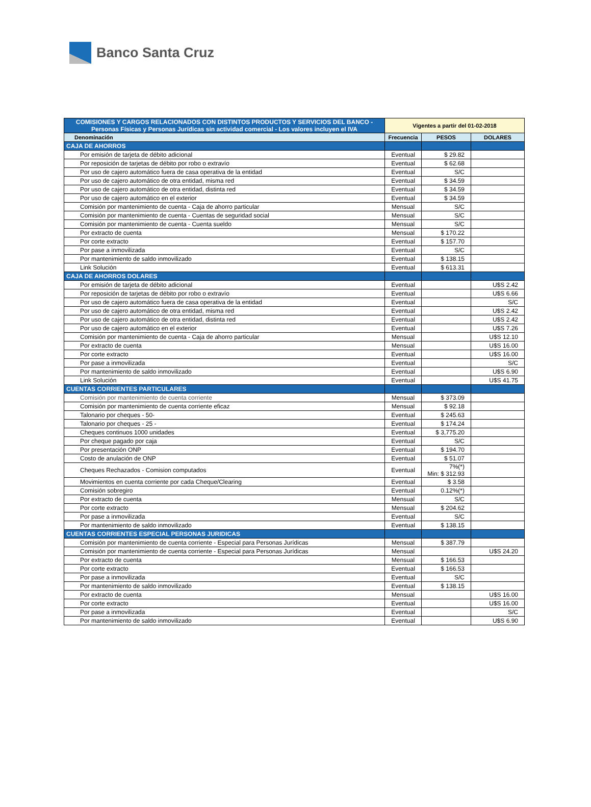Banco Santa Cruz
| COMISIONES Y CARGOS RELACIONADOS CON DISTINTOS PRODUCTOS Y SERVICIOS DEL BANCO - Personas Físicas y Personas Jurídicas sin actividad comercial - Los valores incluyen el IVA | Vigentes a partir del 01-02-2018 | | |
| Denominación | Frecuencia | PESOS | DOLARES |
| CAJA DE AHORROS | | | |
| Por emisión de tarjeta de débito adicional | Eventual | $ 29.82 | |
| Por reposición de tarjetas de débito por robo o extravío | Eventual | $ 62.68 | |
| Por uso de cajero automático fuera de casa operativa de la entidad | Eventual | S/C | |
| Por uso de cajero automático de otra entidad, misma red | Eventual | $ 34.59 | |
| Por uso de cajero automático de otra entidad, distinta red | Eventual | $ 34.59 | |
| Por uso de cajero automático en el exterior | Eventual | $ 34.59 | |
| Comisión por mantenimiento de cuenta - Caja de ahorro particular | Mensual | S/C | |
| Comisión por mantenimiento de cuenta - Cuentas de seguridad social | Mensual | S/C | |
| Comisión por mantenimiento de cuenta - Cuenta sueldo | Mensual | S/C | |
| Por extracto de cuenta | Mensual | $ 170.22 | |
| Por corte extracto | Eventual | $ 157.70 | |
| Por pase a inmovilizada | Eventual | S/C | |
| Por mantenimiento de saldo inmovilizado | Eventual | $ 138.15 | |
| Link Solución | Eventual | $ 613.31 | |
| CAJA DE AHORROS DOLARES | | | |
| Por emisión de tarjeta de débito adicional | Eventual | | U$S 2.42 |
| Por reposición de tarjetas de débito por robo o extravío | Eventual | | U$S 6.66 |
| Por uso de cajero automático fuera de casa operativa de la entidad | Eventual | | S/C |
| Por uso de cajero automático de otra entidad, misma red | Eventual | | U$S 2.42 |
| Por uso de cajero automático de otra entidad, distinta red | Eventual | | U$S 2.42 |
| Por uso de cajero automático en el exterior | Eventual | | U$S 7.26 |
| Comisión por mantenimiento de cuenta - Caja de ahorro particular | Mensual | | U$S 12.10 |
| Por extracto de cuenta | Mensual | | U$S 16.00 |
| Por corte extracto | Eventual | | U$S 16.00 |
| Por pase a inmovilizada | Eventual | | S/C |
| Por mantenimiento de saldo inmovilizado | Eventual | | U$S 6.90 |
| Link Solución | Eventual | | U$S 41.75 |
| CUENTAS CORRIENTES PARTICULARES | | | |
| Comisión por mantenimiento de cuenta corriente | Mensual | $ 373.09 | |
| Comisión por mantenimiento de cuenta corriente eficaz | Mensual | $ 92.18 | |
| Talonario por cheques - 50- | Eventual | $ 245.63 | |
| Talonario por cheques - 25 - | Eventual | $ 174.24 | |
| Cheques continuos 1000 unidades | Eventual | $ 3,775.20 | |
| Por cheque pagado por caja | Eventual | S/C | |
| Por presentación ONP | Eventual | $ 194.70 | |
| Costo de anulación de ONP | Eventual | $ 51.07 | |
| Cheques Rechazados - Comision computados | Eventual | 7%(*) Min: $ 312.93 | |
| Movimientos en cuenta corriente por cada Cheque/Clearing | Eventual | $ 3.58 | |
| Comisión sobregiro | Eventual | 0.12%(*) | |
| Por extracto de cuenta | Mensual | S/C | |
| Por corte extracto | Mensual | $ 204.62 | |
| Por pase a inmovilizada | Eventual | S/C | |
| Por mantenimiento de saldo inmovilizado | Eventual | $ 138.15 | |
| CUENTAS CORRIENTES ESPECIAL PERSONAS JURIDICAS | | | |
| Comisión por mantenimiento de cuenta corriente - Especial para Personas Jurídicas | Mensual | $ 387.79 | |
| Comisión por mantenimiento de cuenta corriente - Especial para Personas Jurídicas | Mensual | | U$S 24.20 |
| Por extracto de cuenta | Mensual | $ 166.53 | |
| Por corte extracto | Eventual | $ 166.53 | |
| Por pase a inmovilizada | Eventual | S/C | |
| Por mantenimiento de saldo inmovilizado | Eventual | $ 138.15 | |
| Por extracto de cuenta | Mensual | | U$S 16.00 |
| Por corte extracto | Eventual | | U$S 16.00 |
| Por pase a inmovilizada | Eventual | | S/C |
| Por mantenimiento de saldo inmovilizado | Eventual | | U$S 6.90 |